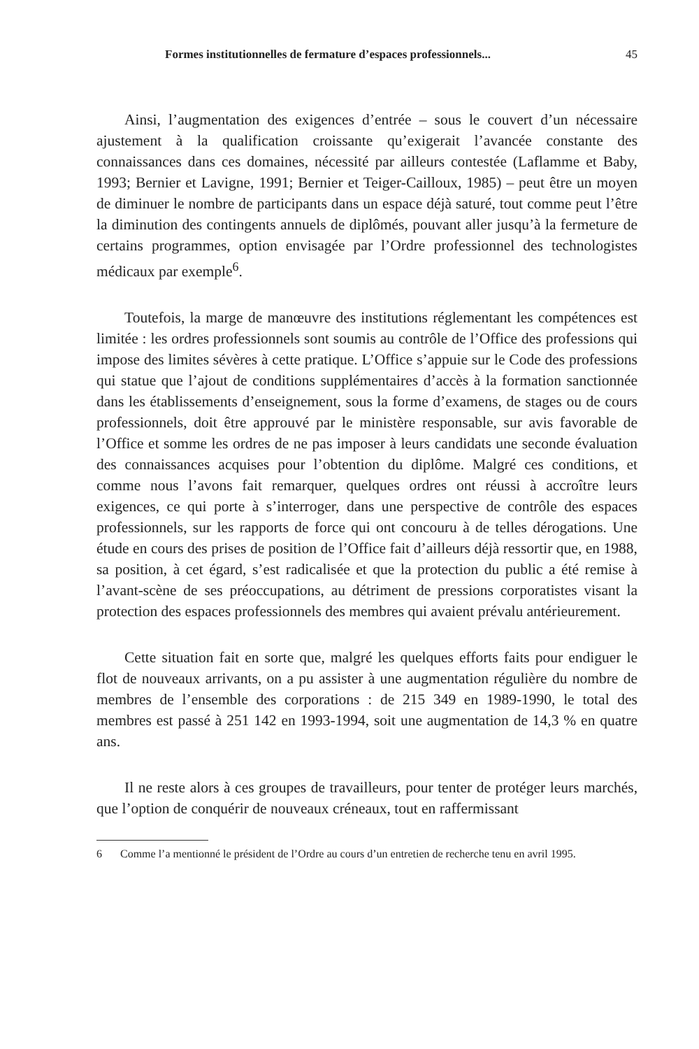Formes institutionnelles de fermature d’espaces professionnels... 45
Ainsi, l’augmentation des exigences d’entrée – sous le couvert d’un nécessaire ajustement à la qualification croissante qu’exigerait l’avancée constante des connaissances dans ces domaines, nécessité par ailleurs contestée (Laflamme et Baby, 1993; Bernier et Lavigne, 1991; Bernier et Teiger-Cailloux, 1985) – peut être un moyen de diminuer le nombre de participants dans un espace déjà saturé, tout comme peut l’être la diminution des contingents annuels de diplômés, pouvant aller jusqu’à la fermeture de certains programmes, option envisagée par l’Ordre professionnel des technologistes médicaux par exemple<sup>6</sup>.
Toutefois, la marge de manœuvre des institutions réglementant les compétences est limitée : les ordres professionnels sont soumis au contrôle de l’Office des professions qui impose des limites sévères à cette pratique. L’Office s’appuie sur le Code des professions qui statue que l’ajout de conditions supplémentaires d’accès à la formation sanctionnée dans les établissements d’enseignement, sous la forme d’examens, de stages ou de cours professionnels, doit être approuvé par le ministère responsable, sur avis favorable de l’Office et somme les ordres de ne pas imposer à leurs candidats une seconde évaluation des connaissances acquises pour l’obtention du diplôme. Malgré ces conditions, et comme nous l’avons fait remarquer, quelques ordres ont réussi à accroître leurs exigences, ce qui porte à s’interroger, dans une perspective de contrôle des espaces professionnels, sur les rapports de force qui ont concouru à de telles dérogations. Une étude en cours des prises de position de l’Office fait d’ailleurs déjà ressortir que, en 1988, sa position, à cet égard, s’est radicalisée et que la protection du public a été remise à l’avant-scène de ses préoccupations, au détriment de pressions corporatistes visant la protection des espaces professionnels des membres qui avaient prévalu antérieurement.
Cette situation fait en sorte que, malgré les quelques efforts faits pour endiguer le flot de nouveaux arrivants, on a pu assister à une augmentation régulière du nombre de membres de l’ensemble des corporations : de 215 349 en 1989-1990, le total des membres est passé à 251 142 en 1993-1994, soit une augmentation de 14,3 % en quatre ans.
Il ne reste alors à ces groupes de travailleurs, pour tenter de protéger leurs marchés, que l’option de conquérir de nouveaux créneaux, tout en raffermissant
6 Comme l’a mentionné le président de l’Ordre au cours d’un entretien de recherche tenu en avril 1995.